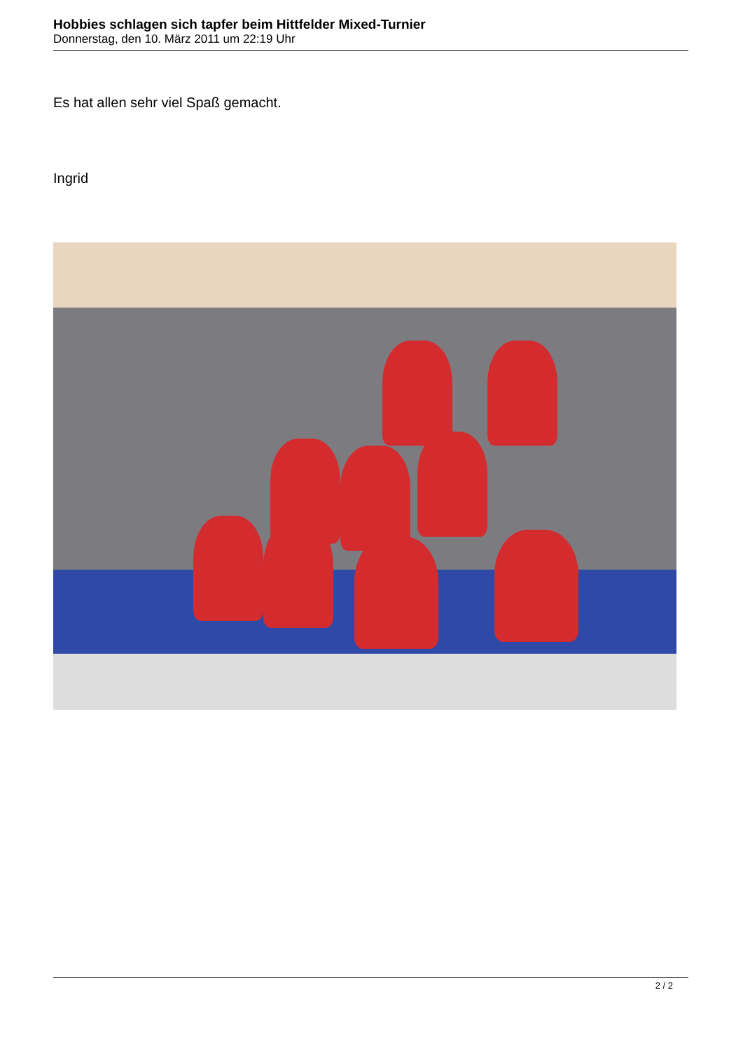Hobbies schlagen sich tapfer beim Hittfelder Mixed-Turnier
Donnerstag, den 10. März 2011 um 22:19 Uhr
Es hat allen sehr viel Spaß gemacht.
Ingrid
2 / 2